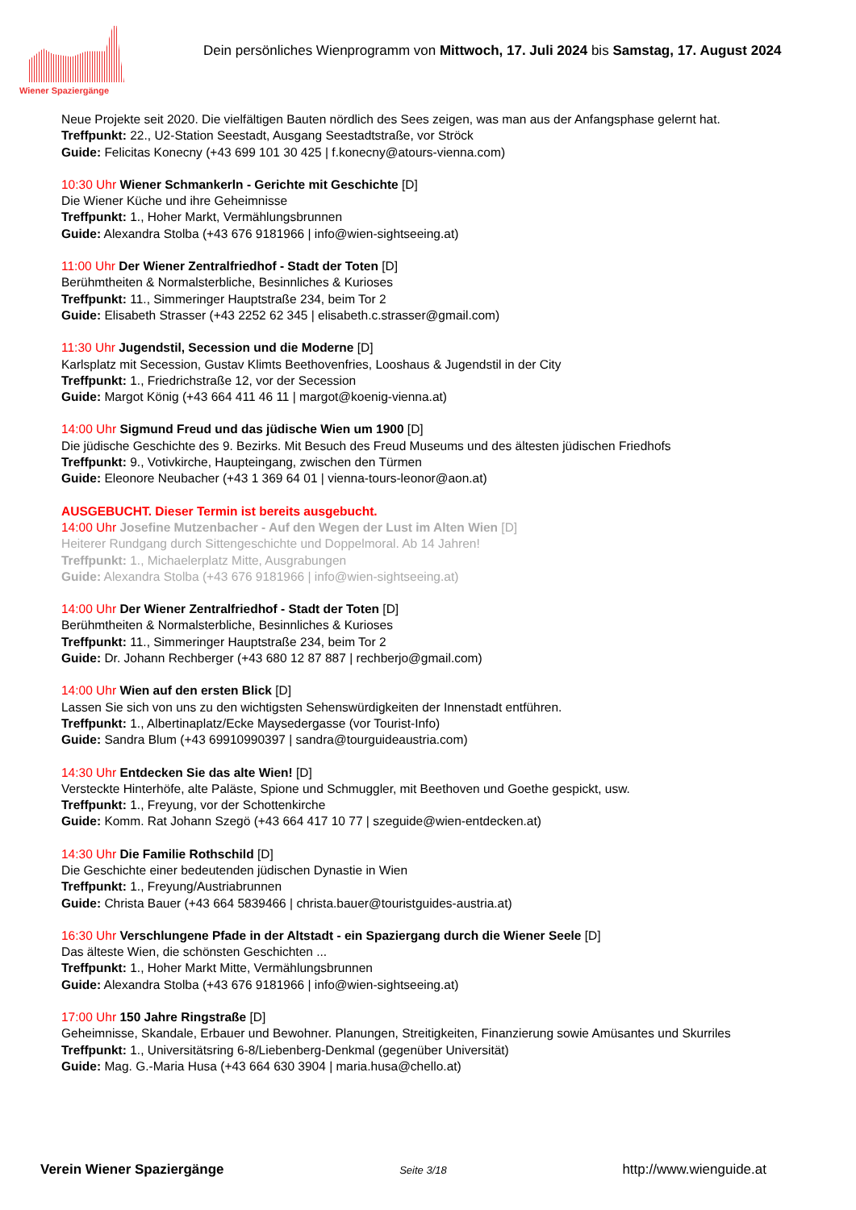Wiener Spaziergänge
Dein persönliches Wienprogramm von Mittwoch, 17. Juli 2024 bis Samstag, 17. August 2024
Neue Projekte seit 2020. Die vielfältigen Bauten nördlich des Sees zeigen, was man aus der Anfangsphase gelernt hat.
Treffpunkt: 22., U2-Station Seestadt, Ausgang Seestadtstraße, vor Ströck
Guide: Felicitas Konecny (+43 699 101 30 425 | f.konecny@atours-vienna.com)
10:30 Uhr Wiener Schmankerln - Gerichte mit Geschichte [D]
Die Wiener Küche und ihre Geheimnisse
Treffpunkt: 1., Hoher Markt, Vermählungsbrunnen
Guide: Alexandra Stolba (+43 676 9181966 | info@wien-sightseeing.at)
11:00 Uhr Der Wiener Zentralfriedhof - Stadt der Toten [D]
Berühmtheiten & Normalsterbliche, Besinnliches & Kurioses
Treffpunkt: 11., Simmeringer Hauptstraße 234, beim Tor 2
Guide: Elisabeth Strasser (+43 2252 62 345 | elisabeth.c.strasser@gmail.com)
11:30 Uhr Jugendstil, Secession und die Moderne [D]
Karlsplatz mit Secession, Gustav Klimts Beethovenfries, Looshaus & Jugendstil in der City
Treffpunkt: 1., Friedrichstraße 12, vor der Secession
Guide: Margot König (+43 664 411 46 11 | margot@koenig-vienna.at)
14:00 Uhr Sigmund Freud und das jüdische Wien um 1900 [D]
Die jüdische Geschichte des 9. Bezirks. Mit Besuch des Freud Museums und des ältesten jüdischen Friedhofs
Treffpunkt: 9., Votivkirche, Haupteingang, zwischen den Türmen
Guide: Eleonore Neubacher (+43 1 369 64 01 | vienna-tours-leonor@aon.at)
AUSGEBUCHT. Dieser Termin ist bereits ausgebucht.
14:00 Uhr Josefine Mutzenbacher - Auf den Wegen der Lust im Alten Wien [D]
Heiterer Rundgang durch Sittengeschichte und Doppelmoral. Ab 14 Jahren!
Treffpunkt: 1., Michaelerplatz Mitte, Ausgrabungen
Guide: Alexandra Stolba (+43 676 9181966 | info@wien-sightseeing.at)
14:00 Uhr Der Wiener Zentralfriedhof - Stadt der Toten [D]
Berühmtheiten & Normalsterbliche, Besinnliches & Kurioses
Treffpunkt: 11., Simmeringer Hauptstraße 234, beim Tor 2
Guide: Dr. Johann Rechberger (+43 680 12 87 887 | rechberjo@gmail.com)
14:00 Uhr Wien auf den ersten Blick [D]
Lassen Sie sich von uns zu den wichtigsten Sehenswürdigkeiten der Innenstadt entführen.
Treffpunkt: 1., Albertinaplatz/Ecke Maysedergasse (vor Tourist-Info)
Guide: Sandra Blum (+43 69910990397 | sandra@tourguideaustria.com)
14:30 Uhr Entdecken Sie das alte Wien! [D]
Versteckte Hinterhöfe, alte Paläste, Spione und Schmuggler, mit Beethoven und Goethe gespickt, usw.
Treffpunkt: 1., Freyung, vor der Schottenkirche
Guide: Komm. Rat Johann Szegö (+43 664 417 10 77 | szeguide@wien-entdecken.at)
14:30 Uhr Die Familie Rothschild [D]
Die Geschichte einer bedeutenden jüdischen Dynastie in Wien
Treffpunkt: 1., Freyung/Austriabrunnen
Guide: Christa Bauer (+43 664 5839466 | christa.bauer@touristguides-austria.at)
16:30 Uhr Verschlungene Pfade in der Altstadt - ein Spaziergang durch die Wiener Seele [D]
Das älteste Wien, die schönsten Geschichten ...
Treffpunkt: 1., Hoher Markt Mitte, Vermählungsbrunnen
Guide: Alexandra Stolba (+43 676 9181966 | info@wien-sightseeing.at)
17:00 Uhr 150 Jahre Ringstraße [D]
Geheimnisse, Skandale, Erbauer und Bewohner. Planungen, Streitigkeiten, Finanzierung sowie Amüsantes und Skurriles
Treffpunkt: 1., Universitätsring 6-8/Liebenberg-Denkmal (gegenüber Universität)
Guide: Mag. G.-Maria Husa (+43 664 630 3904 | maria.husa@chello.at)
Verein Wiener Spaziergänge Seite 3/18 http://www.wienguide.at